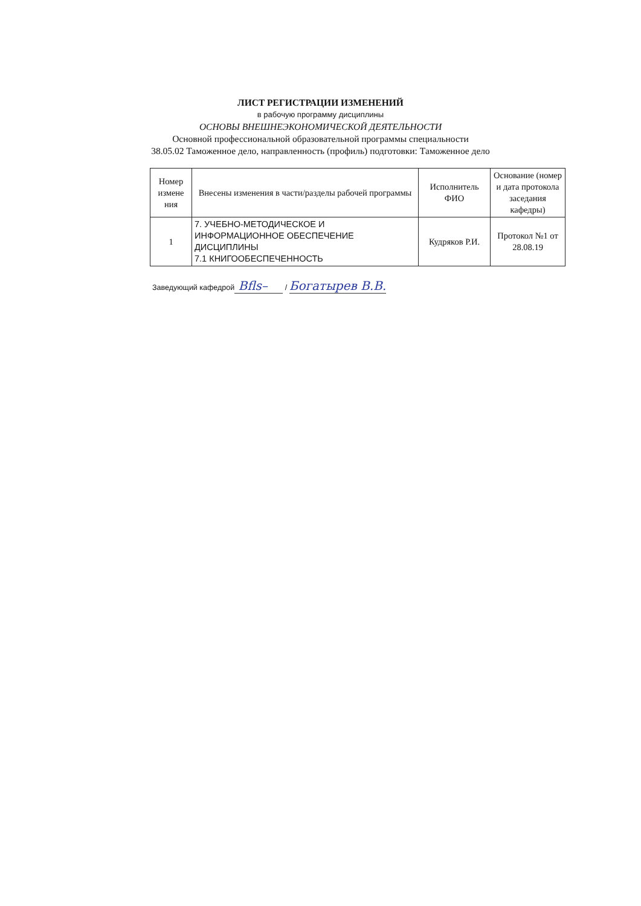ЛИСТ РЕГИСТРАЦИИ ИЗМЕНЕНИЙ
в рабочую программу дисциплины
ОСНОВЫ ВНЕШНЕЭКОНОМИЧЕСКОЙ ДЕЯТЕЛЬНОСТИ
Основной профессиональной образовательной программы специальности
38.05.02 Таможенное дело, направленность (профиль) подготовки: Таможенное дело
| Номер измене ния | Внесены изменения в части/разделы рабочей программы | Исполнитель ФИО | Основание (номер и дата протокола заседания кафедры) |
| --- | --- | --- | --- |
| 1 | 7. УЧЕБНО-МЕТОДИЧЕСКОЕ И ИНФОРМАЦИОННОЕ ОБЕСПЕЧЕНИЕ ДИСЦИПЛИНЫ 7.1 КНИГООБЕСПЕЧЕННОСТЬ | Кудряков Р.И. | Протокол №1 от 28.08.19 |
Заведующий кафедрой Bfls– / Богатырев В.В.